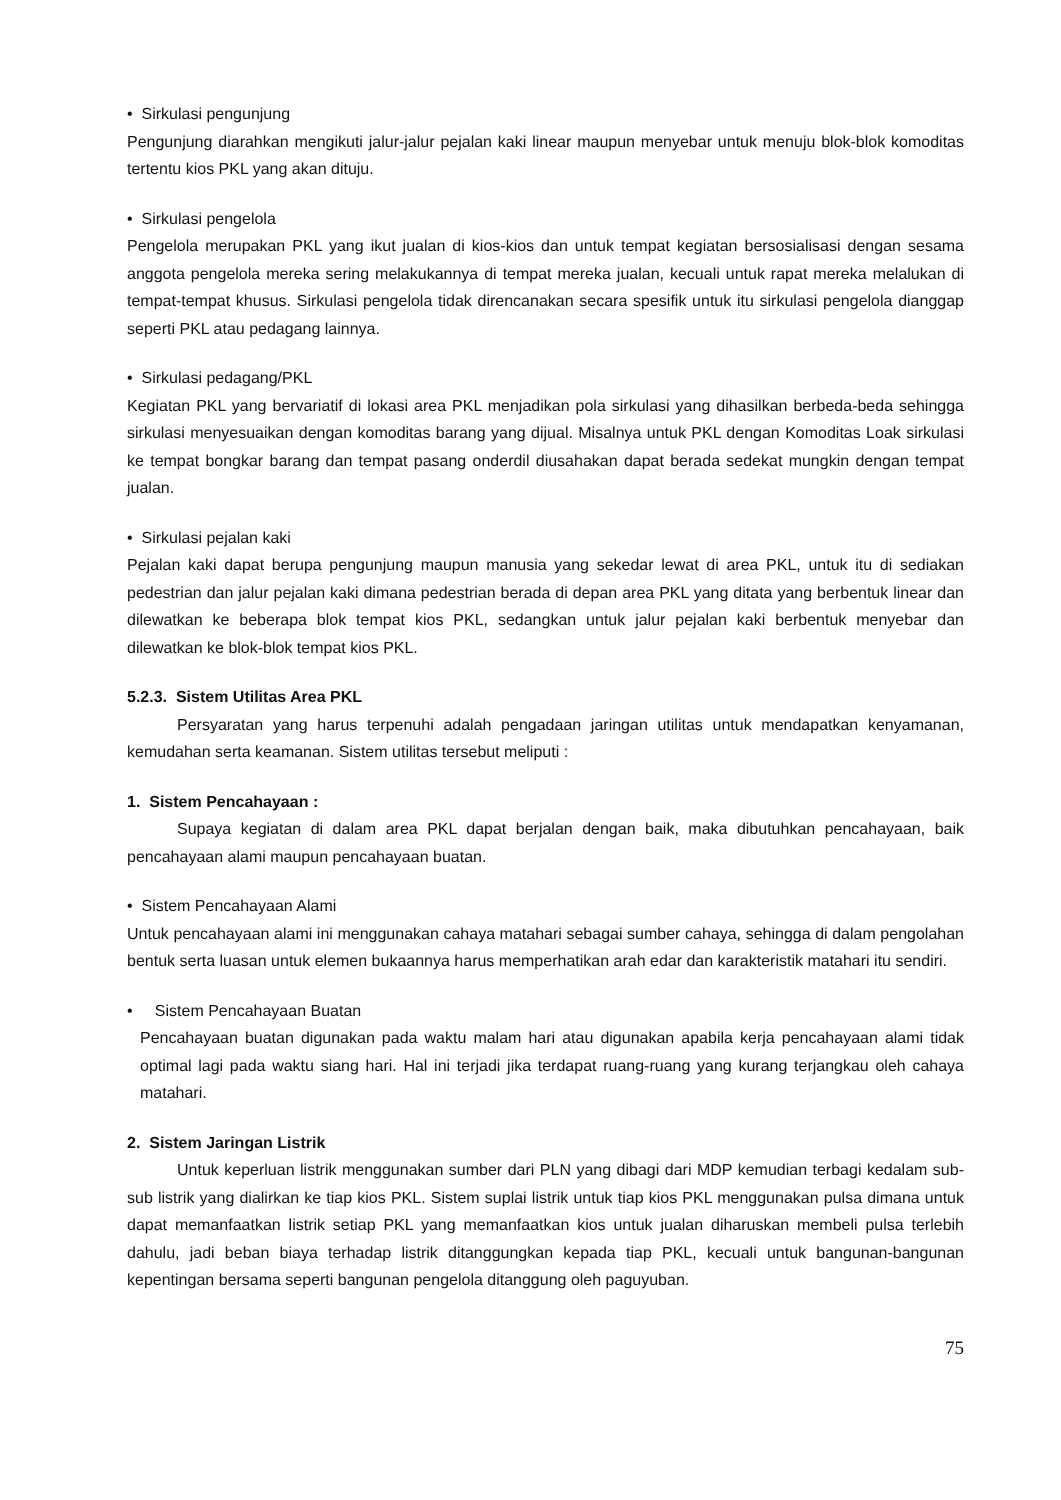• Sirkulasi pengunjung
Pengunjung diarahkan mengikuti jalur-jalur pejalan kaki linear maupun menyebar untuk menuju blok-blok komoditas tertentu kios PKL yang akan dituju.
• Sirkulasi pengelola
Pengelola merupakan PKL yang ikut jualan di kios-kios dan untuk tempat kegiatan bersosialisasi dengan sesama anggota pengelola mereka sering melakukannya di tempat mereka jualan, kecuali untuk rapat mereka melalukan di tempat-tempat khusus. Sirkulasi pengelola tidak direncanakan secara spesifik untuk itu sirkulasi pengelola dianggap seperti PKL atau pedagang lainnya.
• Sirkulasi pedagang/PKL
Kegiatan PKL yang bervariatif di lokasi area PKL menjadikan pola sirkulasi yang dihasilkan berbeda-beda sehingga sirkulasi menyesuaikan dengan komoditas barang yang dijual. Misalnya untuk PKL dengan Komoditas Loak sirkulasi ke tempat bongkar barang dan tempat pasang onderdil diusahakan dapat berada sedekat mungkin dengan tempat jualan.
• Sirkulasi pejalan kaki
Pejalan kaki dapat berupa pengunjung maupun manusia yang sekedar lewat di area PKL, untuk itu di sediakan pedestrian dan jalur pejalan kaki dimana pedestrian berada di depan area PKL yang ditata yang berbentuk linear dan dilewatkan ke beberapa blok tempat kios PKL, sedangkan untuk jalur pejalan kaki berbentuk menyebar dan dilewatkan ke blok-blok tempat kios PKL.
5.2.3. Sistem Utilitas Area PKL
Persyaratan yang harus terpenuhi adalah pengadaan jaringan utilitas untuk mendapatkan kenyamanan, kemudahan serta keamanan. Sistem utilitas tersebut meliputi :
1. Sistem Pencahayaan :
Supaya kegiatan di dalam area PKL dapat berjalan dengan baik, maka dibutuhkan pencahayaan, baik pencahayaan alami maupun pencahayaan buatan.
• Sistem Pencahayaan Alami
Untuk pencahayaan alami ini menggunakan cahaya matahari sebagai sumber cahaya, sehingga di dalam pengolahan bentuk serta luasan untuk elemen bukaannya harus memperhatikan arah edar dan karakteristik matahari itu sendiri.
• Sistem Pencahayaan Buatan
Pencahayaan buatan digunakan pada waktu malam hari atau digunakan apabila kerja pencahayaan alami tidak optimal lagi pada waktu siang hari. Hal ini terjadi jika terdapat ruang-ruang yang kurang terjangkau oleh cahaya matahari.
2. Sistem Jaringan Listrik
Untuk keperluan listrik menggunakan sumber dari PLN yang dibagi dari MDP kemudian terbagi kedalam sub-sub listrik yang dialirkan ke tiap kios PKL. Sistem suplai listrik untuk tiap kios PKL menggunakan pulsa dimana untuk dapat memanfaatkan listrik setiap PKL yang memanfaatkan kios untuk jualan diharuskan membeli pulsa terlebih dahulu, jadi beban biaya terhadap listrik ditanggungkan kepada tiap PKL, kecuali untuk bangunan-bangunan kepentingan bersama seperti bangunan pengelola ditanggung oleh paguyuban.
75